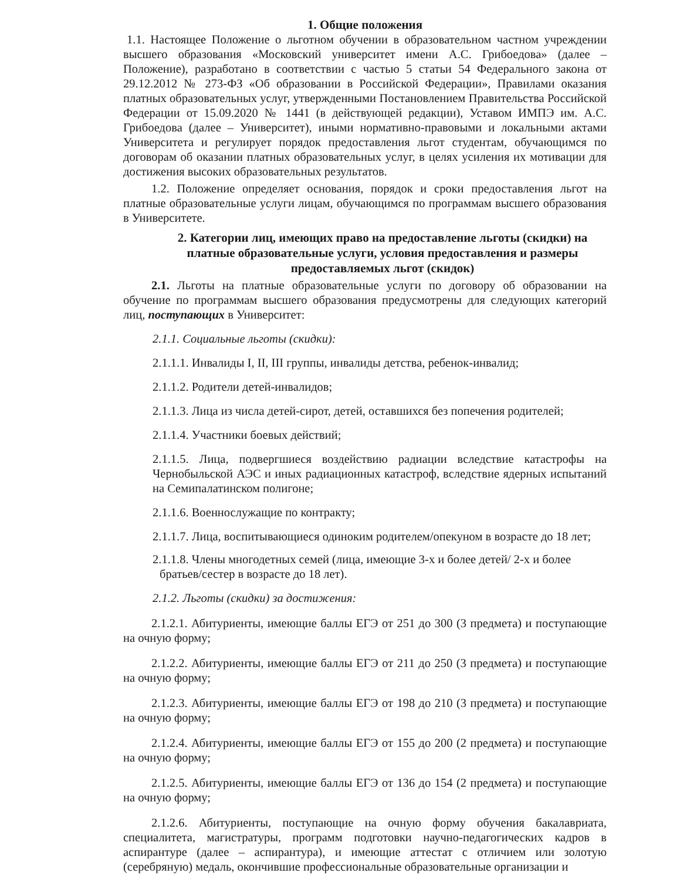1. Общие положения
1.1. Настоящее Положение о льготном обучении в образовательном частном учреждении высшего образования «Московский университет имени А.С. Грибоедова» (далее – Положение), разработано в соответствии с частью 5 статьи 54 Федерального закона от 29.12.2012 № 273-ФЗ «Об образовании в Российской Федерации», Правилами оказания платных образовательных услуг, утвержденными Постановлением Правительства Российской Федерации от 15.09.2020 № 1441 (в действующей редакции), Уставом ИМПЭ им. А.С. Грибоедова (далее – Университет), иными нормативно-правовыми и локальными актами Университета и регулирует порядок предоставления льгот студентам, обучающимся по договорам об оказании платных образовательных услуг, в целях усиления их мотивации для достижения высоких образовательных результатов.
1.2. Положение определяет основания, порядок и сроки предоставления льгот на платные образовательные услуги лицам, обучающимся по программам высшего образования в Университете.
2. Категории лиц, имеющих право на предоставление льготы (скидки) на платные образовательные услуги, условия предоставления и размеры предоставляемых льгот (скидок)
2.1. Льготы на платные образовательные услуги по договору об образовании на обучение по программам высшего образования предусмотрены для следующих категорий лиц, поступающих в Университет:
2.1.1. Социальные льготы (скидки):
2.1.1.1. Инвалиды I, II, III группы, инвалиды детства, ребенок-инвалид;
2.1.1.2. Родители детей-инвалидов;
2.1.1.3. Лица из числа детей-сирот, детей, оставшихся без попечения родителей;
2.1.1.4. Участники боевых действий;
2.1.1.5. Лица, подвергшиеся воздействию радиации вследствие катастрофы на Чернобыльской АЭС и иных радиационных катастроф, вследствие ядерных испытаний на Семипалатинском полигоне;
2.1.1.6. Военнослужащие по контракту;
2.1.1.7. Лица, воспитывающиеся одиноким родителем/опекуном в возрасте до 18 лет;
2.1.1.8. Члены многодетных семей (лица, имеющие 3-х и более детей/ 2-х и более
братьев/сестер в возрасте до 18 лет).
2.1.2. Льготы (скидки) за достижения:
2.1.2.1. Абитуриенты, имеющие баллы ЕГЭ от 251 до 300 (3 предмета) и поступающие на очную форму;
2.1.2.2. Абитуриенты, имеющие баллы ЕГЭ от 211 до 250 (3 предмета) и поступающие на очную форму;
2.1.2.3. Абитуриенты, имеющие баллы ЕГЭ от 198 до 210 (3 предмета) и поступающие на очную форму;
2.1.2.4. Абитуриенты, имеющие баллы ЕГЭ от 155 до 200 (2 предмета) и поступающие на очную форму;
2.1.2.5. Абитуриенты, имеющие баллы ЕГЭ от 136 до 154 (2 предмета) и поступающие на очную форму;
2.1.2.6. Абитуриенты, поступающие на очную форму обучения бакалавриата, специалитета, магистратуры, программ подготовки научно-педагогических кадров в аспирантуре (далее – аспирантура), и имеющие аттестат с отличием или золотую (серебряную) медаль, окончившие профессиональные образовательные организации и